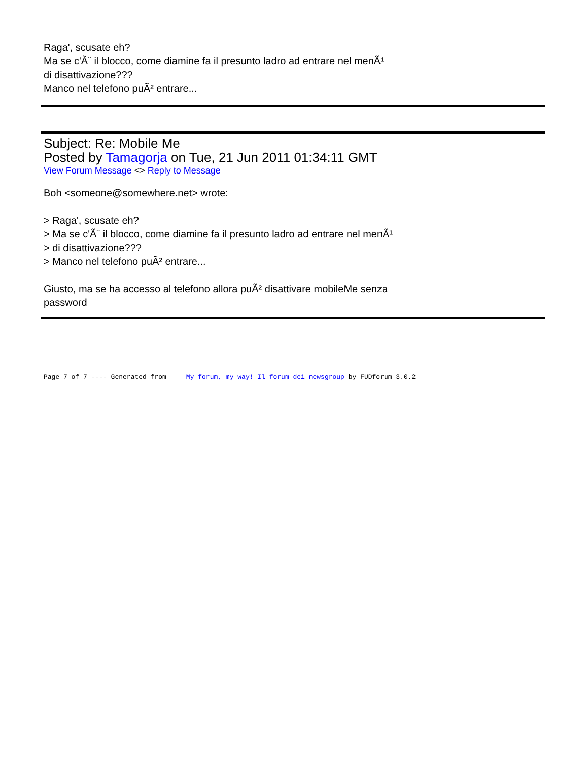Raga', scusate eh?
Ma se c'Ã¨ il blocco, come diamine fa il presunto ladro ad entrare nel menÃ¹
di disattivazione???
Manco nel telefono puÃ² entrare...
Subject: Re: Mobile Me
Posted by Tamagorja on Tue, 21 Jun 2011 01:34:11 GMT
View Forum Message <> Reply to Message
Boh <someone@somewhere.net> wrote:
> Raga', scusate eh?
> Ma se c'Ã¨ il blocco, come diamine fa il presunto ladro ad entrare nel menÃ¹
> di disattivazione???
> Manco nel telefono puÃ² entrare...
Giusto, ma se ha accesso al telefono allora puÃ² disattivare mobileMe senza
password
Page 7 of 7 ---- Generated from My forum, my way! Il forum dei newsgroup by FUDforum 3.0.2